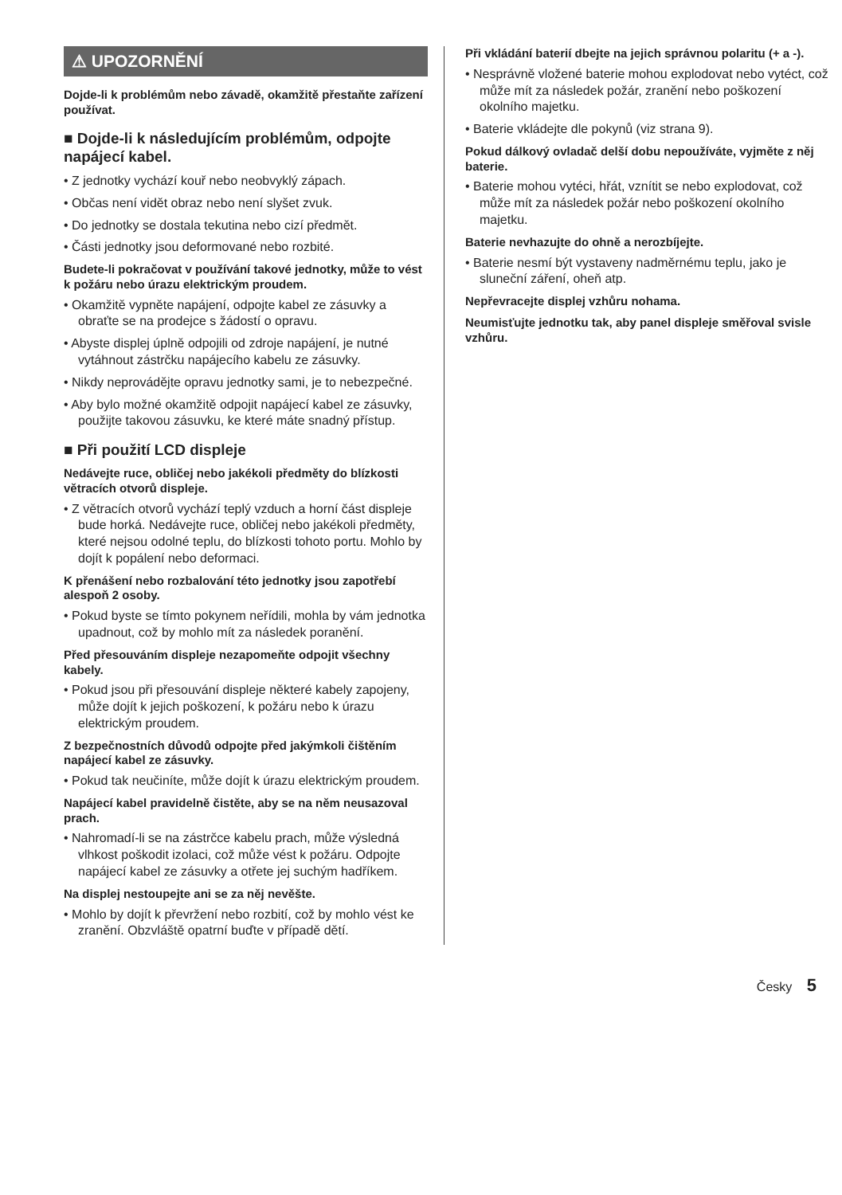⚠ UPOZORNĚNÍ
Dojde-li k problémům nebo závadě, okamžitě přestaňte zařízení používat.
■ Dojde-li k následujícím problémům, odpojte napájecí kabel.
• Z jednotky vychází kouř nebo neobvyklý zápach.
• Občas není vidět obraz nebo není slyšet zvuk.
• Do jednotky se dostala tekutina nebo cizí předmět.
• Části jednotky jsou deformované nebo rozbité.
Budete-li pokračovat v používání takové jednotky, může to vést k požáru nebo úrazu elektrickým proudem.
• Okamžitě vypněte napájení, odpojte kabel ze zásuvky a obraťte se na prodejce s žádostí o opravu.
• Abyste displej úplně odpojili od zdroje napájení, je nutné vytáhnout zástrčku napájecího kabelu ze zásuvky.
• Nikdy neprovádějte opravu jednotky sami, je to nebezpečné.
• Aby bylo možné okamžitě odpojit napájecí kabel ze zásuvky, použijte takovou zásuvku, ke které máte snadný přístup.
■ Při použití LCD displeje
Nedávejte ruce, obličej nebo jakékoli předměty do blízkosti větracích otvorů displeje.
• Z větracích otvorů vychází teplý vzduch a horní část displeje bude horká. Nedávejte ruce, obličej nebo jakékoli předměty, které nejsou odolné teplu, do blízkosti tohoto portu. Mohlo by dojít k popálení nebo deformaci.
K přenášení nebo rozbalování této jednotky jsou zapotřebí alespoň 2 osoby.
• Pokud byste se tímto pokynem neřídili, mohla by vám jednotka upadnout, což by mohlo mít za následek poranění.
Před přesouváním displeje nezapomeňte odpojit všechny kabely.
• Pokud jsou při přesouvání displeje některé kabely zapojeny, může dojít k jejich poškození, k požáru nebo k úrazu elektrickým proudem.
Z bezpečnostních důvodů odpojte před jakýmkoli čištěním napájecí kabel ze zásuvky.
• Pokud tak neučiníte, může dojít k úrazu elektrickým proudem.
Napájecí kabel pravidelně čistěte, aby se na něm neusazoval prach.
• Nahromadí-li se na zástrčce kabelu prach, může výsledná vlhkost poškodit izolaci, což může vést k požáru. Odpojte napájecí kabel ze zásuvky a otřete jej suchým hadříkem.
Na displej nestoupejte ani se za něj nevěšte.
• Mohlo by dojít k převržení nebo rozbití, což by mohlo vést ke zranění. Obzvláště opatrní buďte v případě dětí.
Při vkládání baterií dbejte na jejich správnou polaritu (+ a -).
• Nesprávně vložené baterie mohou explodovat nebo vytéct, což může mít za následek požár, zranění nebo poškození okolního majetku.
• Baterie vkládejte dle pokynů (viz strana 9).
Pokud dálkový ovladač delší dobu nepoužíváte, vyjměte z něj baterie.
• Baterie mohou vytéci, hřát, vznítit se nebo explodovat, což může mít za následek požár nebo poškození okolního majetku.
Baterie nevhazujte do ohně a nerozbíjejte.
• Baterie nesmí být vystaveny nadměrnému teplu, jako je sluneční záření, oheň atp.
Nepřevracejte displej vzhůru nohama.
Neumisťujte jednotku tak, aby panel displeje směřoval svisle vzhůru.
Česky 5